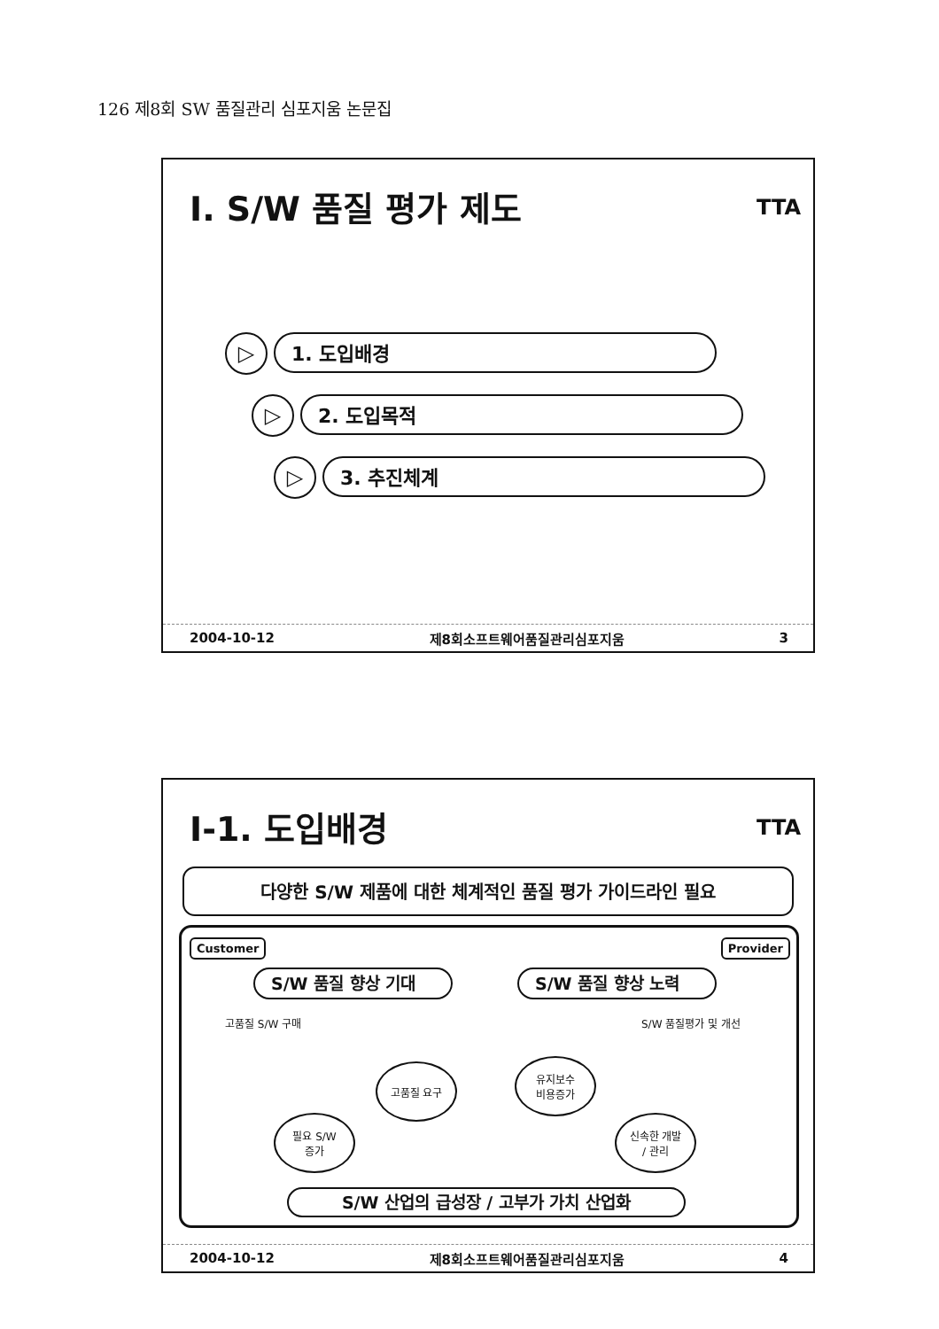126 제8회 SW 품질관리 심포지움 논문집
I. S/W 품질 평가 제도 TTA
▷ 1. 도입배경
▷ 2. 도입목적
▷ 3. 추진체계
2004-10-12 제8회소프트웨어품질관리심포지움 3
I-1. 도입배경 TTA
다양한 S/W 제품에 대한 체계적인 품질 평가 가이드라인 필요
Customer Provider
S/W 품질 향상 기대 S/W 품질 향상 노력
고품질 S/W 구매 S/W 품질평가 및 개선
고품질 요구
유지보수
비용증가
필요 S/W
증가
신속한 개발
/ 관리
S/W 산업의 급성장 / 고부가 가치 산업화
2004-10-12 제8회소프트웨어품질관리심포지움 4